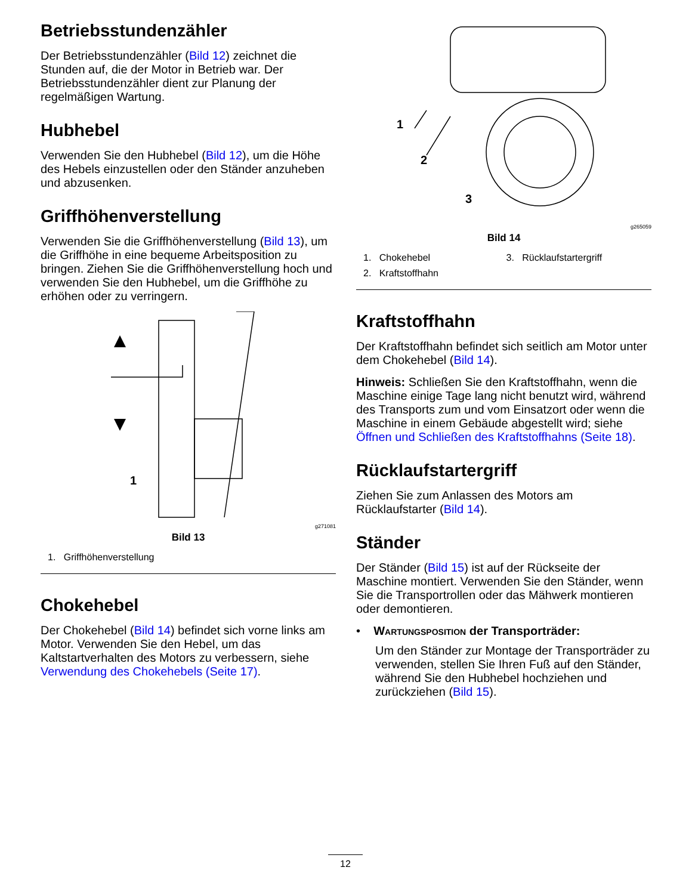Betriebsstundenzähler
Der Betriebsstundenzähler (Bild 12) zeichnet die Stunden auf, die der Motor in Betrieb war. Der Betriebsstundenzähler dient zur Planung der regelmäßigen Wartung.
Hubhebel
Verwenden Sie den Hubhebel (Bild 12), um die Höhe des Hebels einzustellen oder den Ständer anzuheben und abzusenken.
Griffhöhenverstellung
Verwenden Sie die Griffhöhenverstellung (Bild 13), um die Griffhöhe in eine bequeme Arbeitsposition zu bringen. Ziehen Sie die Griffhöhenverstellung hoch und verwenden Sie den Hubhebel, um die Griffhöhe zu erhöhen oder zu verringern.
1
g271081
Bild 13
1. Griffhöhenverstellung
Chokehebel
Der Chokehebel (Bild 14) befindet sich vorne links am Motor. Verwenden Sie den Hebel, um das Kaltstartverhalten des Motors zu verbessern, siehe Verwendung des Chokehebels (Seite 17).
1
2
3
g265059
Bild 14
1. Chokehebel 3. Rücklaufstartergriff 2. Kraftstoffhahn
Kraftstoffhahn
Der Kraftstoffhahn befindet sich seitlich am Motor unter dem Chokehebel (Bild 14).
Hinweis: Schließen Sie den Kraftstoffhahn, wenn die Maschine einige Tage lang nicht benutzt wird, während des Transports zum und vom Einsatzort oder wenn die Maschine in einem Gebäude abgestellt wird; siehe Öffnen und Schließen des Kraftstoffhahns (Seite 18).
Rücklaufstartergriff
Ziehen Sie zum Anlassen des Motors am Rücklaufstarter (Bild 14).
Ständer
Der Ständer (Bild 15) ist auf der Rückseite der Maschine montiert. Verwenden Sie den Ständer, wenn Sie die Transportrollen oder das Mähwerk montieren oder demontieren.
• Wartungsposition der Transporträder:
Um den Ständer zur Montage der Transporträder zu verwenden, stellen Sie Ihren Fuß auf den Ständer, während Sie den Hubhebel hochziehen und zurückziehen (Bild 15).
12